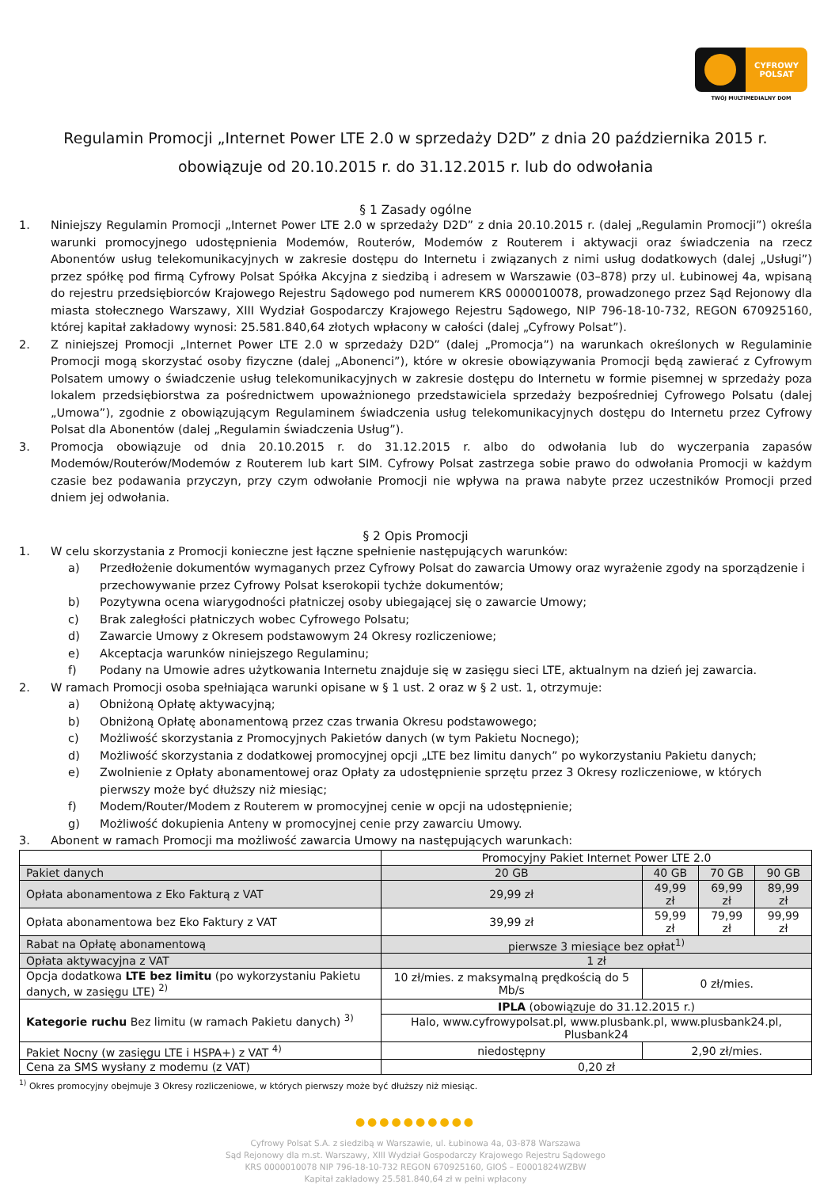CYFROWY
POLSAT
TWÓJ MULTIMEDIALNY DOM
Regulamin Promocji „Internet Power LTE 2.0 w sprzedaży D2D” z dnia 20 października 2015 r.
obowiązuje od 20.10.2015 r. do 31.12.2015 r. lub do odwołania
§ 1 Zasady ogólne
1. Niniejszy Regulamin Promocji „Internet Power LTE 2.0 w sprzedaży D2D” z dnia 20.10.2015 r. (dalej „Regulamin Promocji”) określa warunki promocyjnego udostępnienia Modemów, Routerów, Modemów z Routerem i aktywacji oraz świadczenia na rzecz Abonentów usług telekomunikacyjnych w zakresie dostępu do Internetu i związanych z nimi usług dodatkowych (dalej „Usługi”) przez spółkę pod firmą Cyfrowy Polsat Spółka Akcyjna z siedzibą i adresem w Warszawie (03–878) przy ul. Łubinowej 4a, wpisaną do rejestru przedsiębiorców Krajowego Rejestru Sądowego pod numerem KRS 0000010078, prowadzonego przez Sąd Rejonowy dla miasta stołecznego Warszawy, XIII Wydział Gospodarczy Krajowego Rejestru Sądowego, NIP 796-18-10-732, REGON 670925160, której kapitał zakładowy wynosi: 25.581.840,64 złotych wpłacony w całości (dalej „Cyfrowy Polsat”).
2. Z niniejszej Promocji „Internet Power LTE 2.0 w sprzedaży D2D” (dalej „Promocja”) na warunkach określonych w Regulaminie Promocji mogą skorzystać osoby fizyczne (dalej „Abonenci”), które w okresie obowiązywania Promocji będą zawierać z Cyfrowym Polsatem umowy o świadczenie usług telekomunikacyjnych w zakresie dostępu do Internetu w formie pisemnej w sprzedaży poza lokalem przedsiębiorstwa za pośrednictwem upoważnionego przedstawiciela sprzedaży bezpośredniej Cyfrowego Polsatu (dalej „Umowa”), zgodnie z obowiązującym Regulaminem świadczenia usług telekomunikacyjnych dostępu do Internetu przez Cyfrowy Polsat dla Abonentów (dalej „Regulamin świadczenia Usług”).
3. Promocja obowiązuje od dnia 20.10.2015 r. do 31.12.2015 r. albo do odwołania lub do wyczerpania zapasów Modemów/Routerów/Modemów z Routerem lub kart SIM. Cyfrowy Polsat zastrzega sobie prawo do odwołania Promocji w każdym czasie bez podawania przyczyn, przy czym odwołanie Promocji nie wpływa na prawa nabyte przez uczestników Promocji przed dniem jej odwołania.
§ 2 Opis Promocji
1. W celu skorzystania z Promocji konieczne jest łączne spełnienie następujących warunków:
a) Przedłożenie dokumentów wymaganych przez Cyfrowy Polsat do zawarcia Umowy oraz wyrażenie zgody na sporządzenie i przechowywanie przez Cyfrowy Polsat kserokopii tychże dokumentów;
b) Pozytywna ocena wiarygodności płatniczej osoby ubiegającej się o zawarcie Umowy;
c) Brak zaległości płatniczych wobec Cyfrowego Polsatu;
d) Zawarcie Umowy z Okresem podstawowym 24 Okresy rozliczeniowe;
e) Akceptacja warunków niniejszego Regulaminu;
f) Podany na Umowie adres użytkowania Internetu znajduje się w zasięgu sieci LTE, aktualnym na dzień jej zawarcia.
2. W ramach Promocji osoba spełniająca warunki opisane w § 1 ust. 2 oraz w § 2 ust. 1, otrzymuje:
a) Obniżoną Opłatę aktywacyjną;
b) Obniżoną Opłatę abonamentową przez czas trwania Okresu podstawowego;
c) Możliwość skorzystania z Promocyjnych Pakietów danych (w tym Pakietu Nocnego);
d) Możliwość skorzystania z dodatkowej promocyjnej opcji „LTE bez limitu danych” po wykorzystaniu Pakietu danych;
e) Zwolnienie z Opłaty abonamentowej oraz Opłaty za udostępnienie sprzętu przez 3 Okresy rozliczeniowe, w których pierwszy może być dłuższy niż miesiąc;
f) Modem/Router/Modem z Routerem w promocyjnej cenie w opcji na udostępnienie;
g) Możliwość dokupienia Anteny w promocyjnej cenie przy zawarciu Umowy.
3. Abonent w ramach Promocji ma możliwość zawarcia Umowy na następujących warunkach:
| | Promocyjny Pakiet Internet Power LTE 2.0 | | | |
| Pakiet danych | 20 GB | 40 GB | 70 GB | 90 GB |
| Opłata abonamentowa z Eko Fakturą z VAT | 29,99 zł | 49,99 zł | 69,99 zł | 89,99 zł |
| Opłata abonamentowa bez Eko Faktury z VAT | 39,99 zł | 59,99 zł | 79,99 zł | 99,99 zł |
| Rabat na Opłatę abonamentową | pierwsze 3 miesiące bez opłat<sup>1)</sup> | | | |
| Opłata aktywacyjna z VAT | 1 zł | | | |
| Opcja dodatkowa LTE bez limitu (po wykorzystaniu Pakietu danych, w zasięgu LTE) <sup>2)</sup> | 10 zł/mies. z maksymalną prędkością do 5 Mb/s | 0 zł/mies. | | |
| Kategorie ruchu Bez limitu (w ramach Pakietu danych) <sup>3)</sup> | IPLA (obowiązuje do 31.12.2015 r.) | | | |
| | Halo, www.cyfrowypolsat.pl, www.plusbank.pl, www.plusbank24.pl, Plusbank24 | | | |
| Pakiet Nocny (w zasięgu LTE i HSPA+) z VAT <sup>4)</sup> | niedostępny | 2,90 zł/mies. | | |
| Cena za SMS wysłany z modemu (z VAT) | 0,20 zł | | | |
<sup>1)</sup> Okres promocyjny obejmuje 3 Okresy rozliczeniowe, w których pierwszy może być dłuższy niż miesiąc.
●●●●●●●●●●
Cyfrowy Polsat S.A. z siedzibą w Warszawie, ul. Łubinowa 4a, 03-878 Warszawa
Sąd Rejonowy dla m.st. Warszawy, XIII Wydział Gospodarczy Krajowego Rejestru Sądowego
KRS 0000010078 NIP 796-18-10-732 REGON 670925160, GIOŚ – E0001824WZBW
Kapitał zakładowy 25.581.840,64 zł w pełni wpłacony